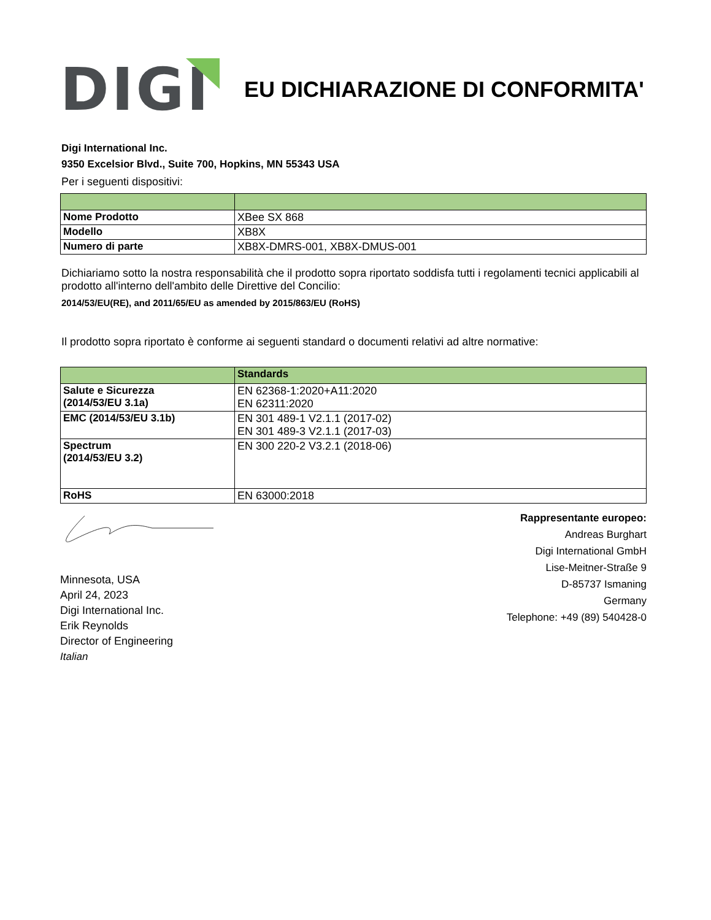DIGI
EU DICHIARAZIONE DI CONFORMITA'
Digi International Inc.
9350 Excelsior Blvd., Suite 700, Hopkins, MN 55343 USA
Per i seguenti dispositivi:
| Nome Prodotto | XBee SX 868 |
| Modello | XB8X |
| Numero di parte | XB8X-DMRS-001, XB8X-DMUS-001 |
Dichiariamo sotto la nostra responsabilità che il prodotto sopra riportato soddisfa tutti i regolamenti tecnici applicabili al prodotto all'interno dell'ambito delle Direttive del Concilio:
2014/53/EU(RE), and 2011/65/EU as amended by 2015/863/EU (RoHS)
Il prodotto sopra riportato è conforme ai seguenti standard o documenti relativi ad altre normative:
| | Standards |
| --- | --- |
| Salute e Sicurezza (2014/53/EU 3.1a) | EN 62368-1:2020+A11:2020 EN 62311:2020 |
| EMC (2014/53/EU 3.1b) | EN 301 489-1 V2.1.1 (2017-02) EN 301 489-3 V2.1.1 (2017-03) |
| Spectrum (2014/53/EU 3.2) | EN 300 220-2 V3.2.1 (2018-06) |
| RoHS | EN 63000:2018 |
Minnesota, USA
April 24, 2023
Digi International Inc.
Erik Reynolds
Director of Engineering
Italian
Rappresentante europeo:
Andreas Burghart
Digi International GmbH
Lise-Meitner-Straße 9
D-85737 Ismaning
Germany
Telephone: +49 (89) 540428-0